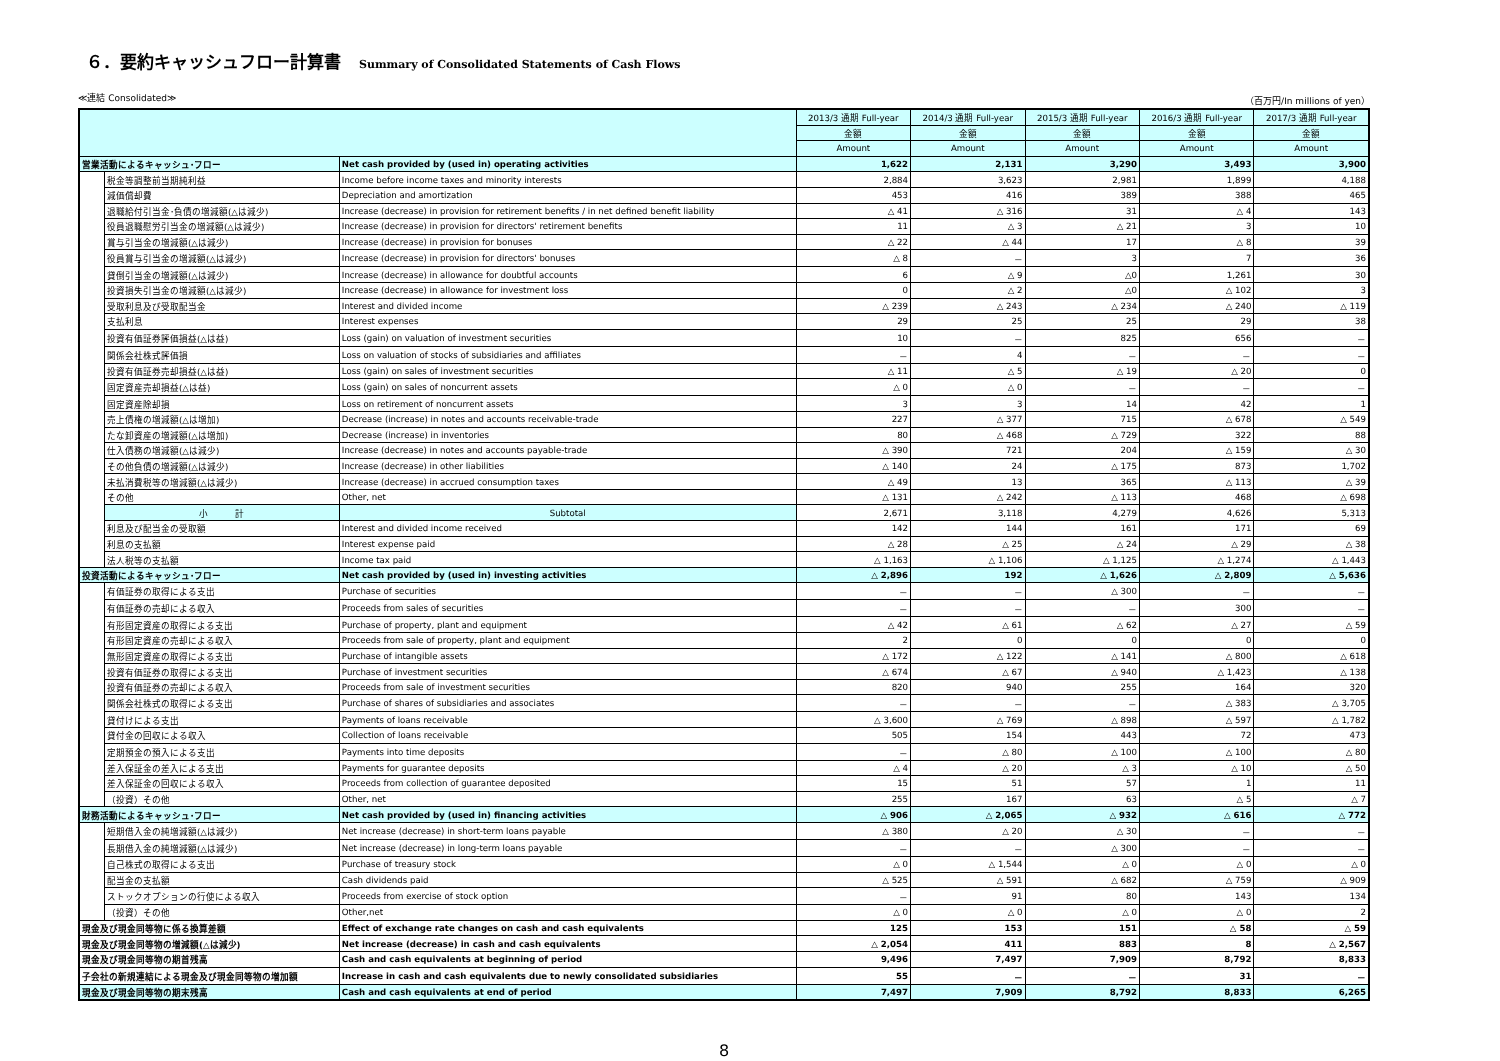６．要約キャッシュフロー計算書 Summary of Consolidated Statements of Cash Flows
≪連結 Consolidated≫ （百万円/In millions of yen）
| | | | 2013/3 通期 Full-year | 2014/3 通期 Full-year | 2015/3 通期 Full-year | 2016/3 通期 Full-year | 2017/3 通期 Full-year |
| --- | --- | --- | --- | --- | --- | --- | --- |
| | | | 金額 | 金額 | 金額 | 金額 | 金額 |
| | | | Amount | Amount | Amount | Amount | Amount |
| 営業活動によるキャッシュ･フロー | | Net cash provided by (used in) operating activities | 1,622 | 2,131 | 3,290 | 3,493 | 3,900 |
| | 税金等調整前当期純利益 | Income before income taxes and minority interests | 2,884 | 3,623 | 2,981 | 1,899 | 4,188 |
| | 減価償却費 | Depreciation and amortization | 453 | 416 | 389 | 388 | 465 |
| | 退職給付引当金･負債の増減額(△は減少) | Increase (decrease) in provision for retirement benefits / in net defined benefit liability | △ 41 | △ 316 | 31 | △ 4 | 143 |
| | 役員退職慰労引当金の増減額(△は減少) | Increase (decrease) in provision for directors' retirement benefits | 11 | △ 3 | △ 21 | 3 | 10 |
| | 賞与引当金の増減額(△は減少) | Increase (decrease) in provision for bonuses | △ 22 | △ 44 | 17 | △ 8 | 39 |
| | 役員賞与引当金の増減額(△は減少) | Increase (decrease) in provision for directors' bonuses | △ 8 | － | 3 | 7 | 36 |
| | 貸倒引当金の増減額(△は減少) | Increase (decrease) in allowance for doubtful accounts | 6 | △ 9 | △0 | 1,261 | 30 |
| | 投資損失引当金の増減額(△は減少) | Increase (decrease) in allowance for investment loss | 0 | △ 2 | △0 | △ 102 | 3 |
| | 受取利息及び受取配当金 | Interest and divided income | △ 239 | △ 243 | △ 234 | △ 240 | △ 119 |
| | 支払利息 | Interest expenses | 29 | 25 | 25 | 29 | 38 |
| | 投資有価証券評価損益(△は益) | Loss (gain) on valuation of investment securities | 10 | － | 825 | 656 | － |
| | 関係会社株式評価損 | Loss on valuation of stocks of subsidiaries and affiliates | － | 4 | － | － | － |
| | 投資有価証券売却損益(△は益) | Loss (gain) on sales of investment securities | △ 11 | △ 5 | △ 19 | △ 20 | 0 |
| | 固定資産売却損益(△は益) | Loss (gain) on sales of noncurrent assets | △ 0 | △ 0 | － | － | － |
| | 固定資産除却損 | Loss on retirement of noncurrent assets | 3 | 3 | 14 | 42 | 1 |
| | 売上債権の増減額(△は増加) | Decrease (increase) in notes and accounts receivable-trade | 227 | △ 377 | 715 | △ 678 | △ 549 |
| | たな卸資産の増減額(△は増加) | Decrease (increase) in inventories | 80 | △ 468 | △ 729 | 322 | 88 |
| | 仕入債務の増減額(△は減少) | Increase (decrease) in notes and accounts payable-trade | △ 390 | 721 | 204 | △ 159 | △ 30 |
| | その他負債の増減額(△は減少) | Increase (decrease) in other liabilities | △ 140 | 24 | △ 175 | 873 | 1,702 |
| | 未払消費税等の増減額(△は減少) | Increase (decrease) in accrued consumption taxes | △ 49 | 13 | 365 | △ 113 | △ 39 |
| | その他 | Other, net | △ 131 | △ 242 | △ 113 | 468 | △ 698 |
| | 小 計 | Subtotal | 2,671 | 3,118 | 4,279 | 4,626 | 5,313 |
| | 利息及び配当金の受取額 | Interest and divided income received | 142 | 144 | 161 | 171 | 69 |
| | 利息の支払額 | Interest expense paid | △ 28 | △ 25 | △ 24 | △ 29 | △ 38 |
| | 法人税等の支払額 | Income tax paid | △ 1,163 | △ 1,106 | △ 1,125 | △ 1,274 | △ 1,443 |
| 投資活動によるキャッシュ･フロー | | Net cash provided by (used in) investing activities | △ 2,896 | 192 | △ 1,626 | △ 2,809 | △ 5,636 |
| | 有価証券の取得による支出 | Purchase of securities | － | － | △ 300 | － | － |
| | 有価証券の売却による収入 | Proceeds from sales of securities | － | － | － | 300 | － |
| | 有形固定資産の取得による支出 | Purchase of property, plant and equipment | △ 42 | △ 61 | △ 62 | △ 27 | △ 59 |
| | 有形固定資産の売却による収入 | Proceeds from sale of property, plant and equipment | 2 | 0 | 0 | 0 | 0 |
| | 無形固定資産の取得による支出 | Purchase of intangible assets | △ 172 | △ 122 | △ 141 | △ 800 | △ 618 |
| | 投資有価証券の取得による支出 | Purchase of investment securities | △ 674 | △ 67 | △ 940 | △ 1,423 | △ 138 |
| | 投資有価証券の売却による収入 | Proceeds from sale of investment securities | 820 | 940 | 255 | 164 | 320 |
| | 関係会社株式の取得による支出 | Purchase of shares of subsidiaries and associates | － | － | － | △ 383 | △ 3,705 |
| | 貸付けによる支出 | Payments of loans receivable | △ 3,600 | △ 769 | △ 898 | △ 597 | △ 1,782 |
| | 貸付金の回収による収入 | Collection of loans receivable | 505 | 154 | 443 | 72 | 473 |
| | 定期預金の預入による支出 | Payments into time deposits | － | △ 80 | △ 100 | △ 100 | △ 80 |
| | 差入保証金の差入による支出 | Payments for guarantee deposits | △ 4 | △ 20 | △ 3 | △ 10 | △ 50 |
| | 差入保証金の回収による収入 | Proceeds from collection of guarantee deposited | 15 | 51 | 57 | 1 | 11 |
| | （投資）その他 | Other, net | 255 | 167 | 63 | △ 5 | △ 7 |
| 財務活動によるキャッシュ･フロー | | Net cash provided by (used in) financing activities | △ 906 | △ 2,065 | △ 932 | △ 616 | △ 772 |
| | 短期借入金の純増減額(△は減少) | Net increase (decrease) in short-term loans payable | △ 380 | △ 20 | △ 30 | － | － |
| | 長期借入金の純増減額(△は減少) | Net increase (decrease) in long-term loans payable | － | － | △ 300 | － | － |
| | 自己株式の取得による支出 | Purchase of treasury stock | △ 0 | △ 1,544 | △ 0 | △ 0 | △ 0 |
| | 配当金の支払額 | Cash dividends paid | △ 525 | △ 591 | △ 682 | △ 759 | △ 909 |
| | ストックオプションの行使による収入 | Proceeds from exercise of stock option | － | 91 | 80 | 143 | 134 |
| | （投資）その他 | Other,net | △ 0 | △ 0 | △ 0 | △ 0 | 2 |
| 現金及び現金同等物に係る換算差額 | | Effect of exchange rate changes on cash and cash equivalents | 125 | 153 | 151 | △ 58 | △ 59 |
| 現金及び現金同等物の増減額(△は減少) | | Net increase (decrease) in cash and cash equivalents | △ 2,054 | 411 | 883 | 8 | △ 2,567 |
| 現金及び現金同等物の期首残高 | | Cash and cash equivalents at beginning of period | 9,496 | 7,497 | 7,909 | 8,792 | 8,833 |
| 子会社の新規連結による現金及び現金同等物の増加額 | | Increase in cash and cash equivalents due to newly consolidated subsidiaries | 55 | － | － | 31 | － |
| 現金及び現金同等物の期末残高 | | Cash and cash equivalents at end of period | 7,497 | 7,909 | 8,792 | 8,833 | 6,265 |
8